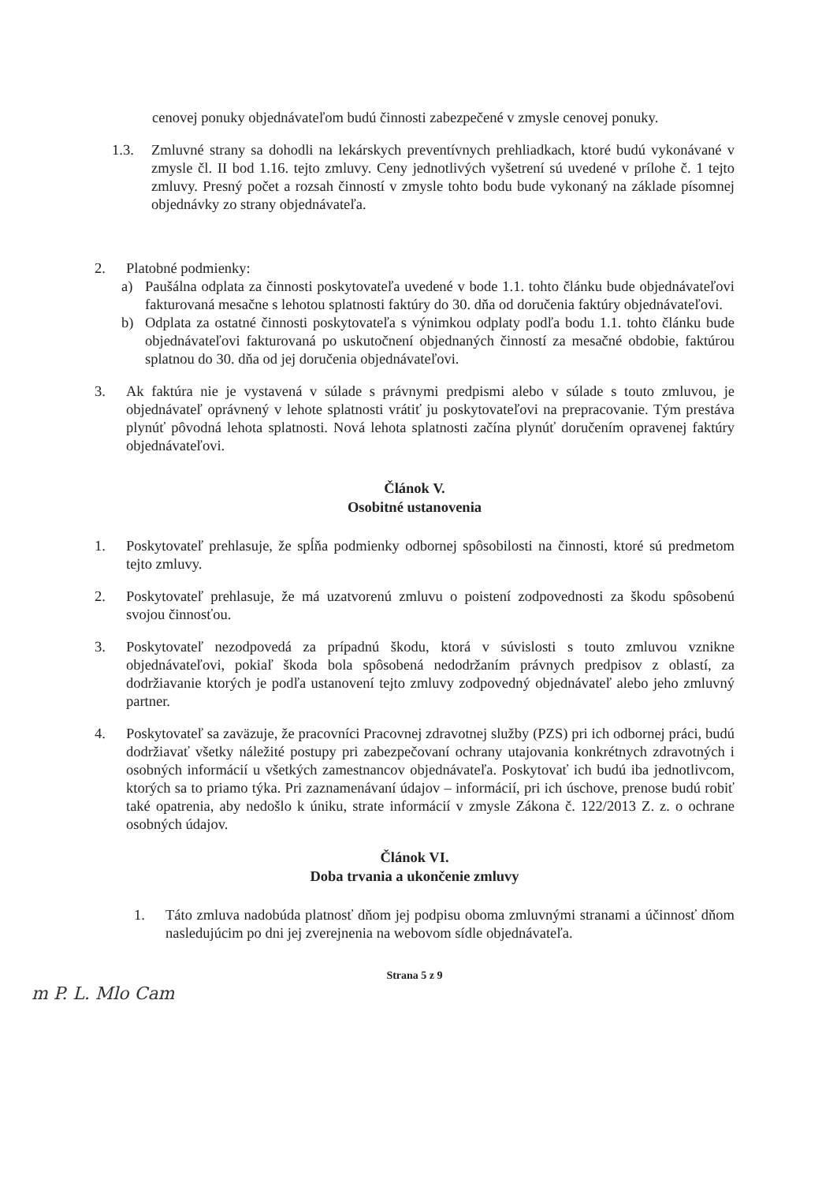cenovej ponuky objednávateľom budú činnosti zabezpečené v zmysle cenovej ponuky.
1.3. Zmluvné strany sa dohodli na lekárskych preventívnych prehliadkach, ktoré budú vykonávané v zmysle čl. II bod 1.16. tejto zmluvy. Ceny jednotlivých vyšetrení sú uvedené v prílohe č. 1 tejto zmluvy. Presný počet a rozsah činností v zmysle tohto bodu bude vykonaný na základe písomnej objednávky zo strany objednávateľa.
2. Platobné podmienky:
a) Paušálna odplata za činnosti poskytovateľa uvedené v bode 1.1. tohto článku bude objednávateľovi fakturovaná mesačne s lehotou splatnosti faktúry do 30. dňa od doručenia faktúry objednávateľovi.
b) Odplata za ostatné činnosti poskytovateľa s výnimkou odplaty podľa bodu 1.1. tohto článku bude objednávateľovi fakturovaná po uskutočnení objednaných činností za mesačné obdobie, faktúrou splatnou do 30. dňa od jej doručenia objednávateľovi.
3. Ak faktúra nie je vystavená v súlade s právnymi predpismi alebo v súlade s touto zmluvou, je objednávateľ oprávnený v lehote splatnosti vrátiť ju poskytovateľovi na prepracovanie. Tým prestáva plynúť pôvodná lehota splatnosti. Nová lehota splatnosti začína plynúť doručením opravenej faktúry objednávateľovi.
Článok V.
Osobitné ustanovenia
1. Poskytovateľ prehlasuje, že spĺňa podmienky odbornej spôsobilosti na činnosti, ktoré sú predmetom tejto zmluvy.
2. Poskytovateľ prehlasuje, že má uzatvorenú zmluvu o poistení zodpovednosti za škodu spôsobenú svojou činnosťou.
3. Poskytovateľ nezodpovedá za prípadnú škodu, ktorá v súvislosti s touto zmluvou vznikne objednávateľovi, pokiaľ škoda bola spôsobená nedodržaním právnych predpisov z oblastí, za dodržiavanie ktorých je podľa ustanovení tejto zmluvy zodpovedný objednávateľ alebo jeho zmluvný partner.
4. Poskytovateľ sa zaväzuje, že pracovníci Pracovnej zdravotnej služby (PZS) pri ich odbornej práci, budú dodržiavať všetky náležité postupy pri zabezpečovaní ochrany utajovania konkrétnych zdravotných i osobných informácií u všetkých zamestnancov objednávateľa. Poskytovať ich budú iba jednotlivcom, ktorých sa to priamo týka. Pri zaznamenávaní údajov – informácií, pri ich úschove, prenose budú robiť také opatrenia, aby nedošlo k úniku, strate informácií v zmysle Zákona č. 122/2013 Z. z. o ochrane osobných údajov.
Článok VI.
Doba trvania a ukončenie zmluvy
1. Táto zmluva nadobúda platnosť dňom jej podpisu oboma zmluvnými stranami a účinnosť dňom nasledujúcim po dni jej zverejnenia na webovom sídle objednávateľa.
Strana 5 z 9
m P. L. Mlo Cam